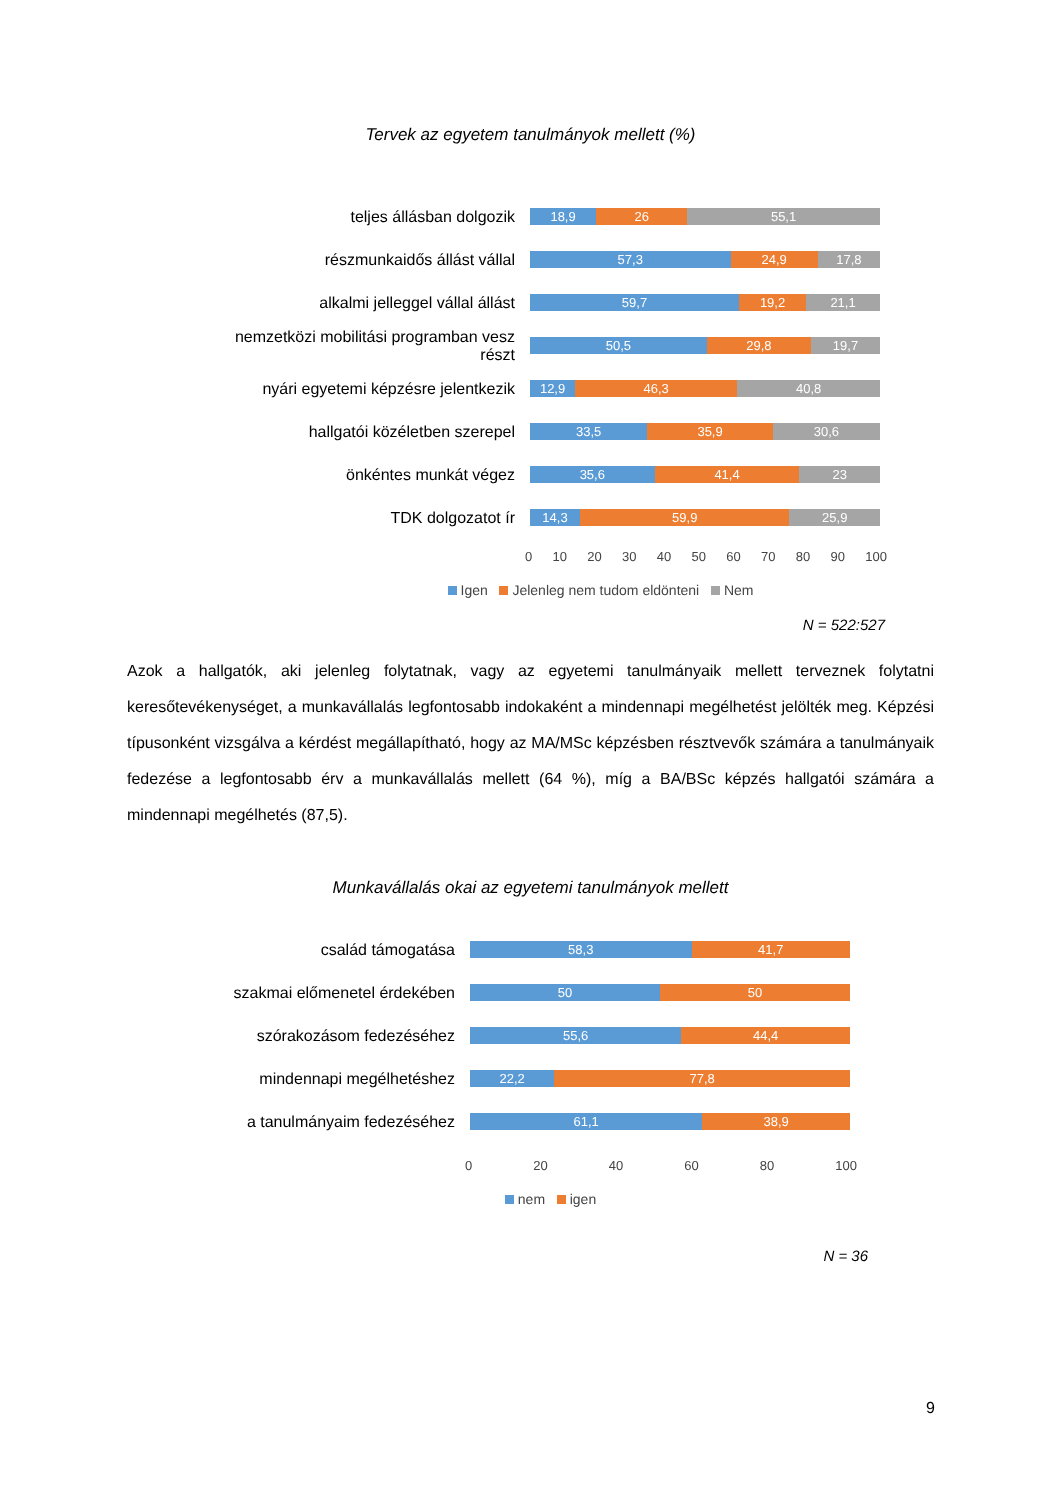Tervek az egyetem tanulmányok mellett (%)
teljes állásban dolgozik
18,9 26 55,1
részmunkaidős állást vállal
57,3 24,9 17,8
alkalmi jelleggel vállal állást
59,7 19,2 21,1
nemzetközi mobilitási programban vesz részt
50,5 29,8 19,7
nyári egyetemi képzésre jelentkezik
12,9 46,3 40,8
hallgatói közéletben szerepel
33,5 35,9 30,6
önkéntes munkát végez
35,6 41,4 23
TDK dolgozatot ír
14,3 59,9 25,9
0 10 20 30 40 50 60 70 80 90 100
Igen Jelenleg nem tudom eldönteni Nem
N = 522:527
Azok a hallgatók, aki jelenleg folytatnak, vagy az egyetemi tanulmányaik mellett terveznek folytatni keresőtevékenységet, a munkavállalás legfontosabb indokaként a mindennapi megélhetést jelölték meg. Képzési típusonként vizsgálva a kérdést megállapítható, hogy az MA/MSc képzésben résztvevők számára a tanulmányaik fedezése a legfontosabb érv a munkavállalás mellett (64 %), míg a BA/BSc képzés hallgatói számára a mindennapi megélhetés (87,5).
Munkavállalás okai az egyetemi tanulmányok mellett
család támogatása
58,3 41,7
szakmai előmenetel érdekében
50 50
szórakozásom fedezéséhez
55,6 44,4
mindennapi megélhetéshez
22,2 77,8
a tanulmányaim fedezéséhez
61,1 38,9
0 20 40 60 80 100
nem igen
N = 36
9